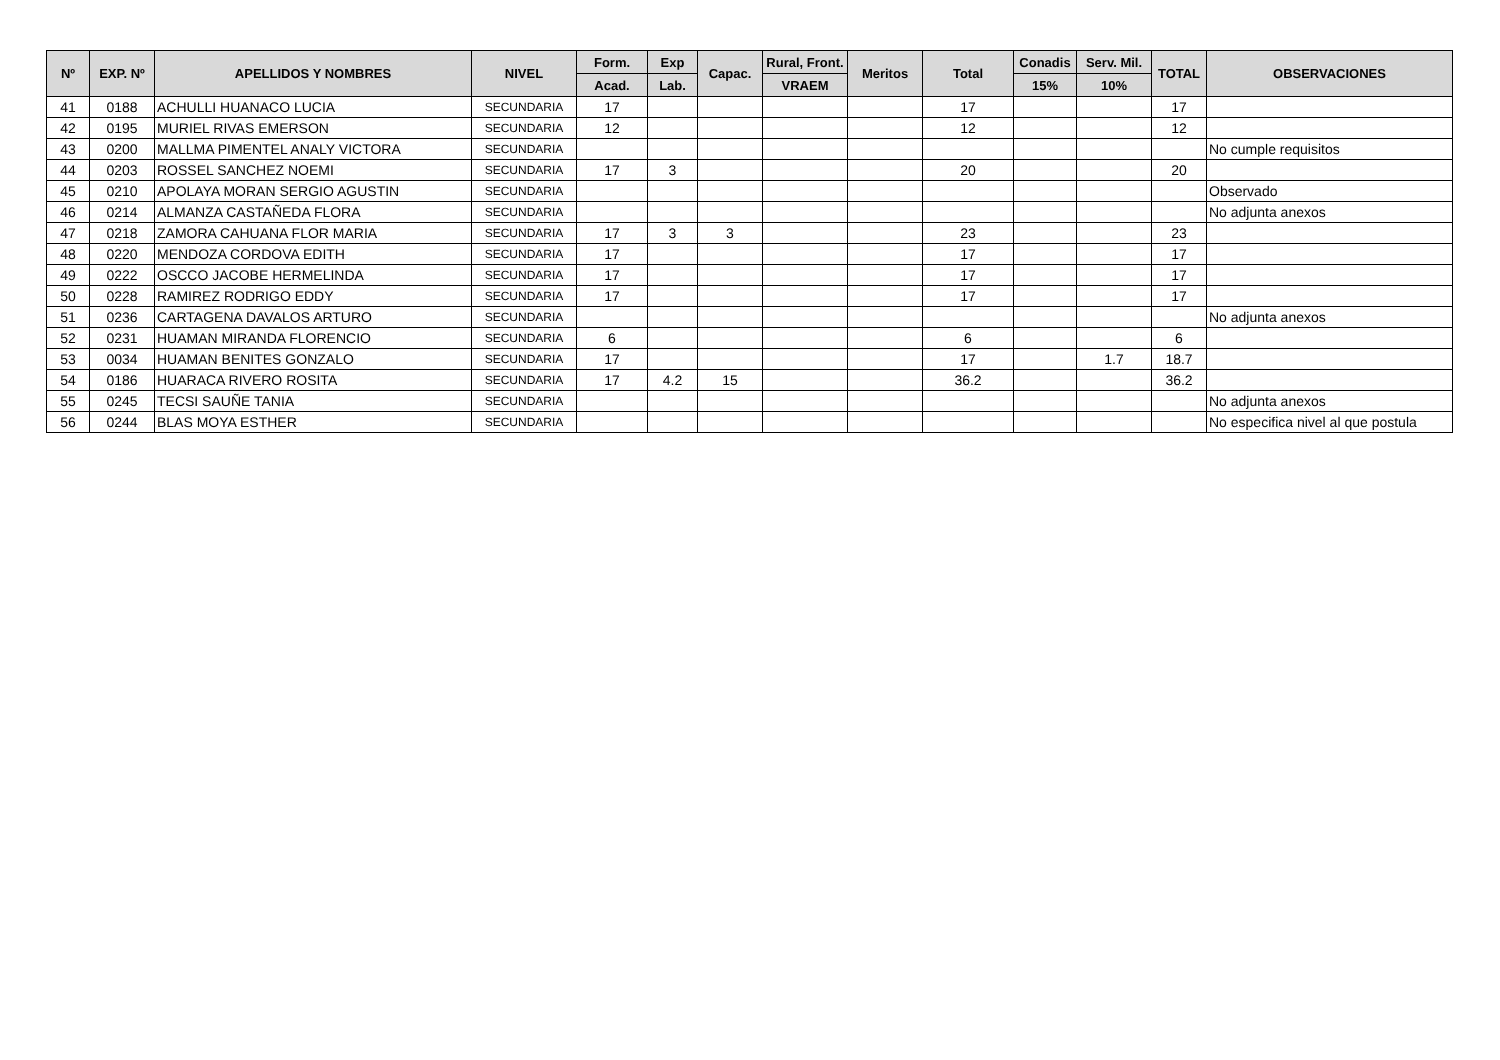| Nº | EXP. Nº | APELLIDOS Y NOMBRES | NIVEL | Form. | Exp | Capac. | Rural, Front. | Meritos | Total | Conadis | Serv. Mil. | TOTAL | OBSERVACIONES |
| --- | --- | --- | --- | --- | --- | --- | --- | --- | --- | --- | --- | --- | --- |
| | | | | Acad. | Lab. | | VRAEM | | | 15% | 10% | | |
| 41 | 0188 | ACHULLI HUANACO LUCIA | SECUNDARIA | 17 | | | | | 17 | | | 17 | |
| 42 | 0195 | MURIEL RIVAS EMERSON | SECUNDARIA | 12 | | | | | 12 | | | 12 | |
| 43 | 0200 | MALLMA PIMENTEL ANALY VICTORA | SECUNDARIA | | | | | | | | | | No cumple requisitos |
| 44 | 0203 | ROSSEL SANCHEZ NOEMI | SECUNDARIA | 17 | 3 | | | | 20 | | | 20 | |
| 45 | 0210 | APOLAYA MORAN SERGIO AGUSTIN | SECUNDARIA | | | | | | | | | | Observado |
| 46 | 0214 | ALMANZA CASTAÑEDA FLORA | SECUNDARIA | | | | | | | | | | No adjunta anexos |
| 47 | 0218 | ZAMORA CAHUANA FLOR MARIA | SECUNDARIA | 17 | 3 | 3 | | | 23 | | | 23 | |
| 48 | 0220 | MENDOZA CORDOVA EDITH | SECUNDARIA | 17 | | | | | 17 | | | 17 | |
| 49 | 0222 | OSCCO JACOBE HERMELINDA | SECUNDARIA | 17 | | | | | 17 | | | 17 | |
| 50 | 0228 | RAMIREZ RODRIGO EDDY | SECUNDARIA | 17 | | | | | 17 | | | 17 | |
| 51 | 0236 | CARTAGENA DAVALOS ARTURO | SECUNDARIA | | | | | | | | | | No adjunta anexos |
| 52 | 0231 | HUAMAN MIRANDA FLORENCIO | SECUNDARIA | 6 | | | | | 6 | | | 6 | |
| 53 | 0034 | HUAMAN BENITES GONZALO | SECUNDARIA | 17 | | | | | 17 | | 1.7 | 18.7 | |
| 54 | 0186 | HUARACA RIVERO ROSITA | SECUNDARIA | 17 | 4.2 | 15 | | | 36.2 | | | 36.2 | |
| 55 | 0245 | TECSI SAUÑE TANIA | SECUNDARIA | | | | | | | | | | No adjunta anexos |
| 56 | 0244 | BLAS MOYA ESTHER | SECUNDARIA | | | | | | | | | | No especifica nivel al que postula |